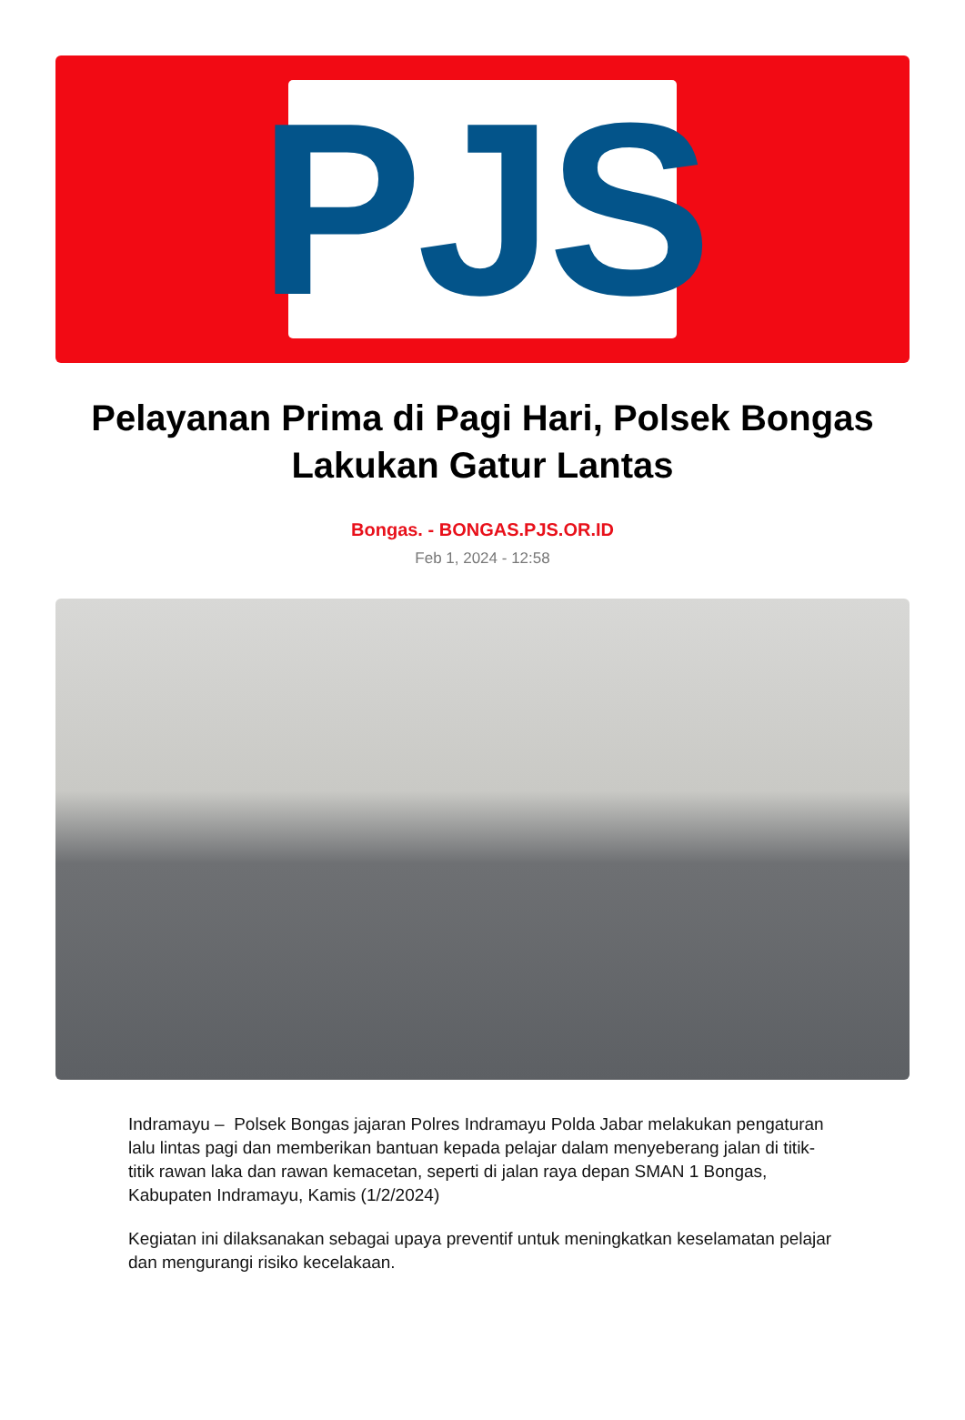PJS
Pelayanan Prima di Pagi Hari, Polsek Bongas Lakukan Gatur Lantas
Bongas. - BONGAS.PJS.OR.ID
Feb 1, 2024 - 12:58
Indramayu – Polsek Bongas jajaran Polres Indramayu Polda Jabar melakukan pengaturan lalu lintas pagi dan memberikan bantuan kepada pelajar dalam menyeberang jalan di titik-titik rawan laka dan rawan kemacetan, seperti di jalan raya depan SMAN 1 Bongas, Kabupaten Indramayu, Kamis (1/2/2024)
Kegiatan ini dilaksanakan sebagai upaya preventif untuk meningkatkan keselamatan pelajar dan mengurangi risiko kecelakaan.